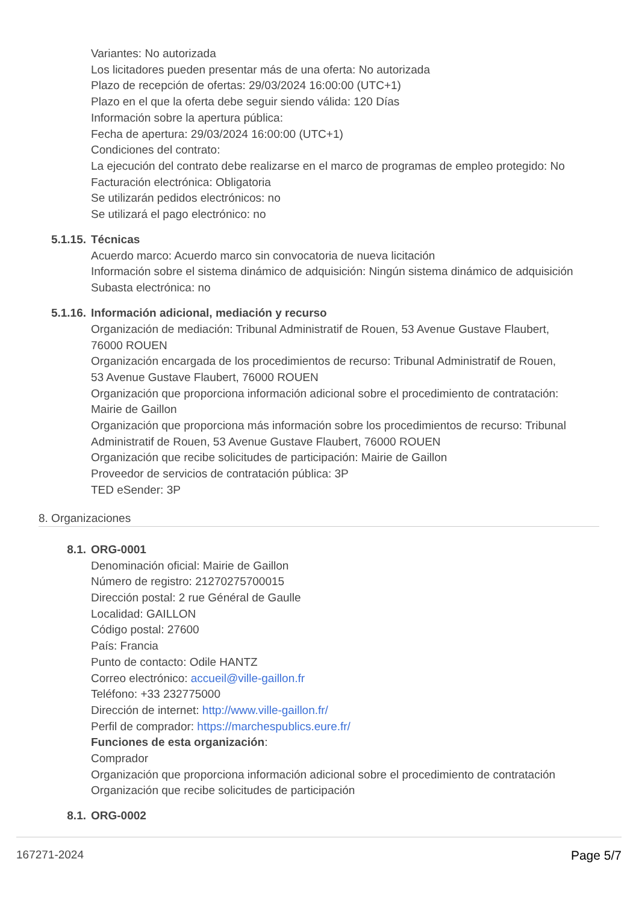Variantes: No autorizada
Los licitadores pueden presentar más de una oferta: No autorizada
Plazo de recepción de ofertas: 29/03/2024 16:00:00 (UTC+1)
Plazo en el que la oferta debe seguir siendo válida: 120 Días
Información sobre la apertura pública:
Fecha de apertura: 29/03/2024 16:00:00 (UTC+1)
Condiciones del contrato:
La ejecución del contrato debe realizarse en el marco de programas de empleo protegido: No
Facturación electrónica: Obligatoria
Se utilizarán pedidos electrónicos: no
Se utilizará el pago electrónico: no
5.1.15. Técnicas
Acuerdo marco: Acuerdo marco sin convocatoria de nueva licitación
Información sobre el sistema dinámico de adquisición: Ningún sistema dinámico de adquisición
Subasta electrónica: no
5.1.16. Información adicional, mediación y recurso
Organización de mediación: Tribunal Administratif de Rouen, 53 Avenue Gustave Flaubert,
76000 ROUEN
Organización encargada de los procedimientos de recurso: Tribunal Administratif de Rouen,
53 Avenue Gustave Flaubert, 76000 ROUEN
Organización que proporciona información adicional sobre el procedimiento de contratación:
Mairie de Gaillon
Organización que proporciona más información sobre los procedimientos de recurso: Tribunal
Administratif de Rouen, 53 Avenue Gustave Flaubert, 76000 ROUEN
Organización que recibe solicitudes de participación: Mairie de Gaillon
Proveedor de servicios de contratación pública: 3P
TED eSender: 3P
8. Organizaciones
8.1. ORG-0001
Denominación oficial: Mairie de Gaillon
Número de registro: 21270275700015
Dirección postal: 2 rue Général de Gaulle
Localidad: GAILLON
Código postal: 27600
País: Francia
Punto de contacto: Odile HANTZ
Correo electrónico: accueil@ville-gaillon.fr
Teléfono: +33 232775000
Dirección de internet: http://www.ville-gaillon.fr/
Perfil de comprador: https://marchespublics.eure.fr/
Funciones de esta organización:
Comprador
Organización que proporciona información adicional sobre el procedimiento de contratación
Organización que recibe solicitudes de participación
8.1. ORG-0002
167271-2024 Page 5/7